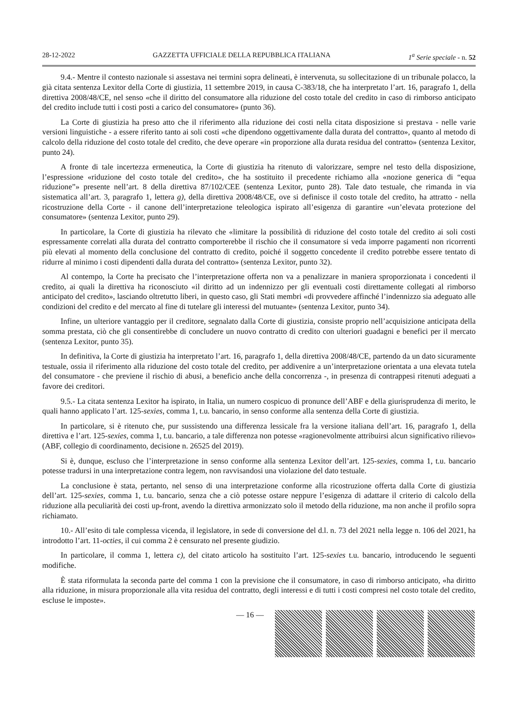28-12-2022 GAZZETTA UFFICIALE DELLA REPUBBLICA ITALIANA 1<sup>a</sup> Serie speciale - n. 52
9.4.- Mentre il contesto nazionale si assestava nei termini sopra delineati, è intervenuta, su sollecitazione di un tribunale polacco, la già citata sentenza Lexitor della Corte di giustizia, 11 settembre 2019, in causa C-383/18, che ha interpretato l’art. 16, paragrafo 1, della direttiva 2008/48/CE, nel senso «che il diritto del consumatore alla riduzione del costo totale del credito in caso di rimborso anticipato del credito include tutti i costi posti a carico del consumatore» (punto 36).
La Corte di giustizia ha preso atto che il riferimento alla riduzione dei costi nella citata disposizione si prestava - nelle varie versioni linguistiche - a essere riferito tanto ai soli costi «che dipendono oggettivamente dalla durata del contratto», quanto al metodo di calcolo della riduzione del costo totale del credito, che deve operare «in proporzione alla durata residua del contratto» (sentenza Lexitor, punto 24).
A fronte di tale incertezza ermeneutica, la Corte di giustizia ha ritenuto di valorizzare, sempre nel testo della disposizione, l’espressione «riduzione del costo totale del credito», che ha sostituito il precedente richiamo alla «nozione generica di “equa riduzione”» presente nell’art. 8 della direttiva 87/102/CEE (sentenza Lexitor, punto 28). Tale dato testuale, che rimanda in via sistematica all’art. 3, paragrafo 1, lettera g), della direttiva 2008/48/CE, ove si definisce il costo totale del credito, ha attratto - nella ricostruzione della Corte - il canone dell’interpretazione teleologica ispirato all’esigenza di garantire «un’elevata protezione del consumatore» (sentenza Lexitor, punto 29).
In particolare, la Corte di giustizia ha rilevato che «limitare la possibilità di riduzione del costo totale del credito ai soli costi espressamente correlati alla durata del contratto comporterebbe il rischio che il consumatore si veda imporre pagamenti non ricorrenti più elevati al momento della conclusione del contratto di credito, poiché il soggetto concedente il credito potrebbe essere tentato di ridurre al minimo i costi dipendenti dalla durata del contratto» (sentenza Lexitor, punto 32).
Al contempo, la Corte ha precisato che l’interpretazione offerta non va a penalizzare in maniera sproporzionata i concedenti il credito, ai quali la direttiva ha riconosciuto «il diritto ad un indennizzo per gli eventuali costi direttamente collegati al rimborso anticipato del credito», lasciando oltretutto liberi, in questo caso, gli Stati membri «di provvedere affinché l’indennizzo sia adeguato alle condizioni del credito e del mercato al fine di tutelare gli interessi del mutuante» (sentenza Lexitor, punto 34).
Infine, un ulteriore vantaggio per il creditore, segnalato dalla Corte di giustizia, consiste proprio nell’acquisizione anticipata della somma prestata, ciò che gli consentirebbe di concludere un nuovo contratto di credito con ulteriori guadagni e benefici per il mercato (sentenza Lexitor, punto 35).
In definitiva, la Corte di giustizia ha interpretato l’art. 16, paragrafo 1, della direttiva 2008/48/CE, partendo da un dato sicuramente testuale, ossia il riferimento alla riduzione del costo totale del credito, per addivenire a un’interpretazione orientata a una elevata tutela del consumatore - che previene il rischio di abusi, a beneficio anche della concorrenza -, in presenza di contrappesi ritenuti adeguati a favore dei creditori.
9.5.- La citata sentenza Lexitor ha ispirato, in Italia, un numero cospicuo di pronunce dell’ABF e della giurisprudenza di merito, le quali hanno applicato l’art. 125-sexies, comma 1, t.u. bancario, in senso conforme alla sentenza della Corte di giustizia.
In particolare, si è ritenuto che, pur sussistendo una differenza lessicale fra la versione italiana dell’art. 16, paragrafo 1, della direttiva e l’art. 125-sexies, comma 1, t.u. bancario, a tale differenza non potesse «ragionevolmente attribuirsi alcun significativo rilievo» (ABF, collegio di coordinamento, decisione n. 26525 del 2019).
Si è, dunque, escluso che l’interpretazione in senso conforme alla sentenza Lexitor dell’art. 125-sexies, comma 1, t.u. bancario potesse tradursi in una interpretazione contra legem, non ravvisandosi una violazione del dato testuale.
La conclusione è stata, pertanto, nel senso di una interpretazione conforme alla ricostruzione offerta dalla Corte di giustizia dell’art. 125-sexies, comma 1, t.u. bancario, senza che a ciò potesse ostare neppure l’esigenza di adattare il criterio di calcolo della riduzione alla peculiarità dei costi up-front, avendo la direttiva armonizzato solo il metodo della riduzione, ma non anche il profilo sopra richiamato.
10.- All’esito di tale complessa vicenda, il legislatore, in sede di conversione del d.l. n. 73 del 2021 nella legge n. 106 del 2021, ha introdotto l’art. 11-octies, il cui comma 2 è censurato nel presente giudizio.
In particolare, il comma 1, lettera c), del citato articolo ha sostituito l’art. 125-sexies t.u. bancario, introducendo le seguenti modifiche.
È stata riformulata la seconda parte del comma 1 con la previsione che il consumatore, in caso di rimborso anticipato, «ha diritto alla riduzione, in misura proporzionale alla vita residua del contratto, degli interessi e di tutti i costi compresi nel costo totale del credito, escluse le imposte».
— 16 —